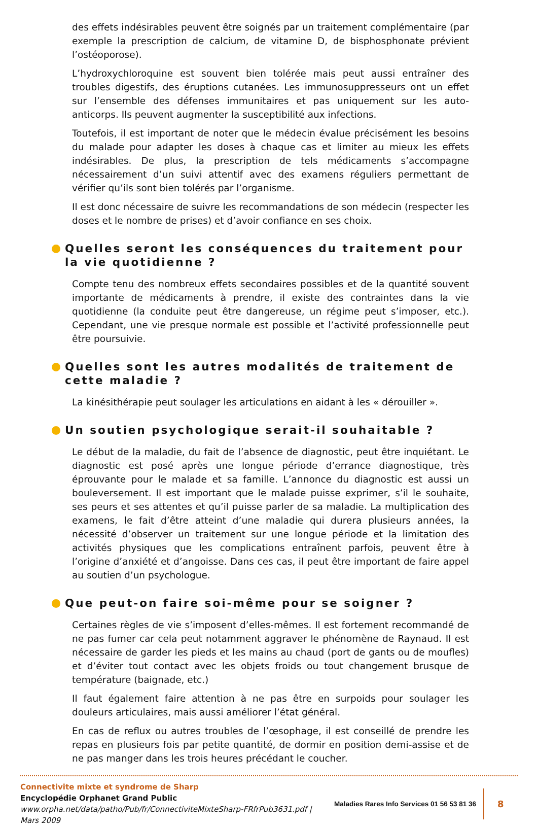des effets indésirables peuvent être soignés par un traitement complémentaire (par exemple la prescription de calcium, de vitamine D, de bisphosphonate prévient l’ostéoporose).
L’hydroxychloroquine est souvent bien tolérée mais peut aussi entraîner des troubles digestifs, des éruptions cutanées. Les immunosuppresseurs ont un effet sur l’ensemble des défenses immunitaires et pas uniquement sur les auto-anticorps. Ils peuvent augmenter la susceptibilité aux infections.
Toutefois, il est important de noter que le médecin évalue précisément les besoins du malade pour adapter les doses à chaque cas et limiter au mieux les effets indésirables. De plus, la prescription de tels médicaments s’accompagne nécessairement d’un suivi attentif avec des examens réguliers permettant de vérifier qu’ils sont bien tolérés par l’organisme.
Il est donc nécessaire de suivre les recommandations de son médecin (respecter les doses et le nombre de prises) et d’avoir confiance en ses choix.
Quelles seront les conséquences du traitement pour la vie quotidienne ?
Compte tenu des nombreux effets secondaires possibles et de la quantité souvent importante de médicaments à prendre, il existe des contraintes dans la vie quotidienne (la conduite peut être dangereuse, un régime peut s’imposer, etc.). Cependant, une vie presque normale est possible et l’activité professionnelle peut être poursuivie.
Quelles sont les autres modalités de traitement de cette maladie ?
La kinésithérapie peut soulager les articulations en aidant à les « dérouiller ».
Un soutien psychologique serait-il souhaitable ?
Le début de la maladie, du fait de l’absence de diagnostic, peut être inquiétant. Le diagnostic est posé après une longue période d’errance diagnostique, très éprouvante pour le malade et sa famille. L’annonce du diagnostic est aussi un bouleversement. Il est important que le malade puisse exprimer, s’il le souhaite, ses peurs et ses attentes et qu’il puisse parler de sa maladie. La multiplication des examens, le fait d’être atteint d’une maladie qui durera plusieurs années, la nécessité d’observer un traitement sur une longue période et la limitation des activités physiques que les complications entraînent parfois, peuvent être à l’origine d’anxiété et d’angoisse. Dans ces cas, il peut être important de faire appel au soutien d’un psychologue.
Que peut-on faire soi-même pour se soigner ?
Certaines règles de vie s’imposent d’elles-mêmes. Il est fortement recommandé de ne pas fumer car cela peut notamment aggraver le phénomène de Raynaud. Il est nécessaire de garder les pieds et les mains au chaud (port de gants ou de moufles) et d’éviter tout contact avec les objets froids ou tout changement brusque de température (baignade, etc.)
Il faut également faire attention à ne pas être en surpoids pour soulager les douleurs articulaires, mais aussi améliorer l’état général.
En cas de reflux ou autres troubles de l’œsophage, il est conseillé de prendre les repas en plusieurs fois par petite quantité, de dormir en position demi-assise et de ne pas manger dans les trois heures précédant le coucher.
Connectivite mixte et syndrome de Sharp
Encyclopédie Orphanet Grand Public
www.orpha.net/data/patho/Pub/fr/ConnectiviteMixteSharp-FRfrPub3631.pdf | Mars 2009
Maladies Rares Info Services 01 56 53 81 36
8